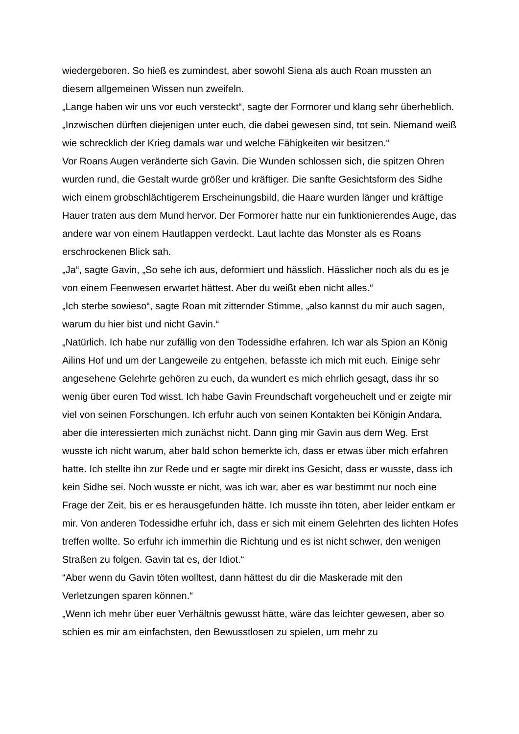wiedergeboren. So hieß es zumindest, aber sowohl Siena als auch Roan mussten an diesem allgemeinen Wissen nun zweifeln.
„Lange haben wir uns vor euch versteckt“, sagte der Formorer und klang sehr überheblich. „Inzwischen dürften diejenigen unter euch, die dabei gewesen sind, tot sein. Niemand weiß wie schrecklich der Krieg damals war und welche Fähigkeiten wir besitzen.“
Vor Roans Augen veränderte sich Gavin. Die Wunden schlossen sich, die spitzen Ohren wurden rund, die Gestalt wurde größer und kräftiger. Die sanfte Gesichtsform des Sidhe wich einem grobschlächtigerem Erscheinungsbild, die Haare wurden länger und kräftige Hauer traten aus dem Mund hervor. Der Formorer hatte nur ein funktionierendes Auge, das andere war von einem Hautlappen verdeckt. Laut lachte das Monster als es Roans erschrockenen Blick sah.
„Ja“, sagte Gavin, „So sehe ich aus, deformiert und hässlich. Hässlicher noch als du es je von einem Feenwesen erwartet hättest. Aber du weißt eben nicht alles.“
„Ich sterbe sowieso“, sagte Roan mit zitternder Stimme, „also kannst du mir auch sagen, warum du hier bist und nicht Gavin.“
„Natürlich. Ich habe nur zufällig von den Todessidhe erfahren. Ich war als Spion an König Ailins Hof und um der Langeweile zu entgehen, befasste ich mich mit euch. Einige sehr angesehene Gelehrte gehören zu euch, da wundert es mich ehrlich gesagt, dass ihr so wenig über euren Tod wisst. Ich habe Gavin Freundschaft vorgeheuchelt und er zeigte mir viel von seinen Forschungen. Ich erfuhr auch von seinen Kontakten bei Königin Andara, aber die interessierten mich zunächst nicht. Dann ging mir Gavin aus dem Weg. Erst wusste ich nicht warum, aber bald schon bemerkte ich, dass er etwas über mich erfahren hatte. Ich stellte ihn zur Rede und er sagte mir direkt ins Gesicht, dass er wusste, dass ich kein Sidhe sei. Noch wusste er nicht, was ich war, aber es war bestimmt nur noch eine Frage der Zeit, bis er es herausgefunden hätte. Ich musste ihn töten, aber leider entkam er mir. Von anderen Todessidhe erfuhr ich, dass er sich mit einem Gelehrten des lichten Hofes treffen wollte. So erfuhr ich immerhin die Richtung und es ist nicht schwer, den wenigen Straßen zu folgen. Gavin tat es, der Idiot.“
“Aber wenn du Gavin töten wolltest, dann hättest du dir die Maskerade mit den Verletzungen sparen können.“
„Wenn ich mehr über euer Verhältnis gewusst hätte, wäre das leichter gewesen, aber so schien es mir am einfachsten, den Bewusstlosen zu spielen, um mehr zu